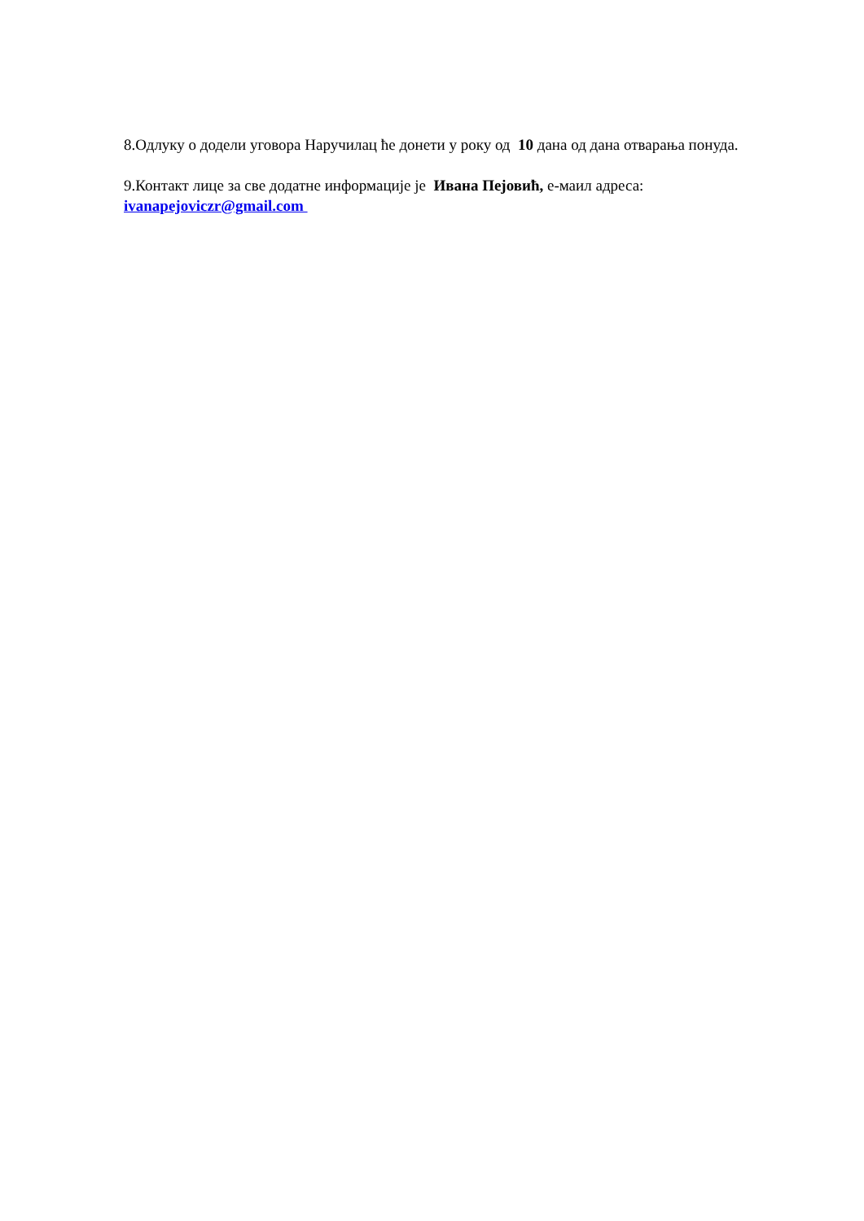8.Одлуку о додели уговора Наручилац ће донети у року од 10 дана од дана отварања понуда.
9.Контакт лице за све додатне информације је Ивана Пејовић, е-маил адреса:
ivanapejoviczr@gmail.com